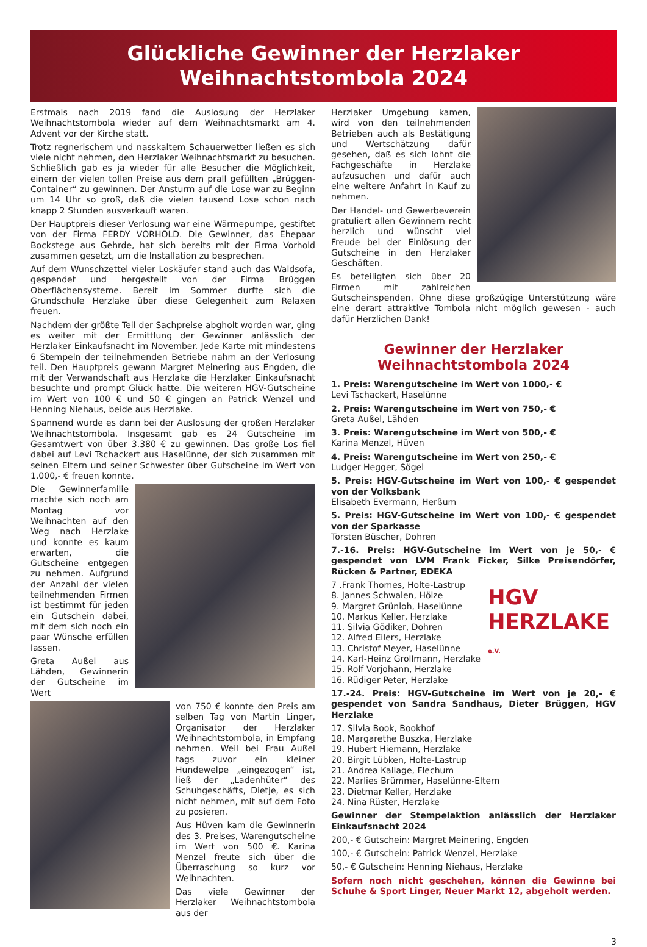Glückliche Gewinner der Herzlaker
Weihnachtstombola 2024
Erstmals nach 2019 fand die Auslosung der Herzlaker Weihnachtstombola wieder auf dem Weihnachtsmarkt am 4. Advent vor der Kirche statt.
Trotz regnerischem und nasskaltem Schauerwetter ließen es sich viele nicht nehmen, den Herzlaker Weihnachtsmarkt zu besuchen. Schließlich gab es ja wieder für alle Besucher die Möglichkeit, einern der vielen tollen Preise aus dem prall gefüllten „Brüggen-Container“ zu gewinnen. Der Ansturm auf die Lose war zu Beginn um 14 Uhr so groß, daß die vielen tausend Lose schon nach knapp 2 Stunden ausverkauft waren.
Der Hauptpreis dieser Verlosung war eine Wärmepumpe, gestiftet von der Firma FERDY VORHOLD. Die Gewinner, das Ehepaar Bockstege aus Gehrde, hat sich bereits mit der Firma Vorhold zusammen gesetzt, um die Installation zu besprechen.
Auf dem Wunschzettel vieler Loskäufer stand auch das Waldsofa, gespendet und hergestellt von der Firma Brüggen Oberflächensysteme. Bereit im Sommer durfte sich die Grundschule Herzlake über diese Gelegenheit zum Relaxen freuen.
Nachdem der größte Teil der Sachpreise abgholt worden war, ging es weiter mit der Ermittlung der Gewinner anlässlich der Herzlaker Einkaufsnacht im November. Jede Karte mit mindestens 6 Stempeln der teilnehmenden Betriebe nahm an der Verlosung teil. Den Hauptpreis gewann Margret Meinering aus Engden, die mit der Verwandschaft aus Herzlake die Herzlaker Einkaufsnacht besuchte und prompt Glück hatte. Die weiteren HGV-Gutscheine im Wert von 100 € und 50 € gingen an Patrick Wenzel und Henning Niehaus, beide aus Herzlake.
Spannend wurde es dann bei der Auslosung der großen Herzlaker Weihnachtstombola. Insgesamt gab es 24 Gutscheine im Gesamtwert von über 3.380 € zu gewinnen. Das große Los fiel dabei auf Levi Tschackert aus Haselünne, der sich zusammen mit seinen Eltern und seiner Schwester über Gutscheine im Wert von 1.000,- € freuen konnte.
Die Gewinnerfamilie machte sich noch am Montag vor Weihnachten auf den Weg nach Herzlake und konnte es kaum erwarten, die Gutscheine entgegen zu nehmen. Aufgrund der Anzahl der vielen teilnehmenden Firmen ist bestimmt für jeden ein Gutschein dabei, mit dem sich noch ein paar Wünsche erfüllen lassen.
Greta Außel aus Lähden, Gewinnerin der Gutscheine im Wert
von 750 € konnte den Preis am selben Tag von Martin Linger, Organisator der Herzlaker Weihnachtstombola, in Empfang nehmen. Weil bei Frau Außel tags zuvor ein kleiner Hundewelpe „eingezogen“ ist, ließ der „Ladenhüter“ des Schuhgeschäfts, Dietje, es sich nicht nehmen, mit auf dem Foto zu posieren.
Aus Hüven kam die Gewinnerin des 3. Preises, Warengutscheine im Wert von 500 €. Karina Menzel freute sich über die Überraschung so kurz vor Weihnachten.
Das viele Gewinner der Herzlaker Weihnachtstombola aus der
Herzlaker Umgebung kamen, wird von den teilnehmenden Betrieben auch als Bestätigung und Wertschätzung dafür gesehen, daß es sich lohnt die Fachgeschäfte in Herzlake aufzusuchen und dafür auch eine weitere Anfahrt in Kauf zu nehmen.
Der Handel- und Gewerbeverein gratuliert allen Gewinnern recht herzlich und wünscht viel Freude bei der Einlösung der Gutscheine in den Herzlaker Geschäften.
Es beteiligten sich über 20 Firmen mit zahlreichen Gutscheinspenden. Ohne diese großzügige Unterstützung wäre eine derart attraktive Tombola nicht möglich gewesen - auch dafür Herzlichen Dank!
Gewinner der Herzlaker
Weihnachtstombola 2024
1. Preis: Warengutscheine im Wert von 1000,- €
Levi Tschackert, Haselünne
2. Preis: Warengutscheine im Wert von 750,- €
Greta Außel, Lähden
3. Preis: Warengutscheine im Wert von 500,- €
Karina Menzel, Hüven
4. Preis: Warengutscheine im Wert von 250,- €
Ludger Hegger, Sögel
5. Preis: HGV-Gutscheine im Wert von 100,- € gespendet von der Volksbank
Elisabeth Evermann, Herßum
5. Preis: HGV-Gutscheine im Wert von 100,- € gespendet von der Sparkasse
Torsten Büscher, Dohren
7.-16. Preis: HGV-Gutscheine im Wert von je 50,- € gespendet von LVM Frank Ficker, Silke Preisendörfer, Rücken & Partner, EDEKA
HGV
HERZLAKE e.V.
7 .Frank Thomes, Holte-Lastrup
8. Jannes Schwalen, Hölze
9. Margret Grünloh, Haselünne
10. Markus Keller, Herzlake
11. Silvia Gödiker, Dohren
12. Alfred Eilers, Herzlake
13. Christof Meyer, Haselünne
14. Karl-Heinz Grollmann, Herzlake
15. Rolf Vorjohann, Herzlake
16. Rüdiger Peter, Herzlake
17.-24. Preis: HGV-Gutscheine im Wert von je 20,- € gespendet von Sandra Sandhaus, Dieter Brüggen, HGV Herzlake
17. Silvia Book, Bookhof
18. Margarethe Buszka, Herzlake
19. Hubert Hiemann, Herzlake
20. Birgit Lübken, Holte-Lastrup
21. Andrea Kallage, Flechum
22. Marlies Brümmer, Haselünne-Eltern
23. Dietmar Keller, Herzlake
24. Nina Rüster, Herzlake
Gewinner der Stempelaktion anlässlich der Herzlaker Einkaufsnacht 2024
200,- € Gutschein: Margret Meinering, Engden
100,- € Gutschein: Patrick Wenzel, Herzlake
50,- € Gutschein: Henning Niehaus, Herzlake
Sofern noch nicht geschehen, können die Gewinne bei Schuhe & Sport Linger, Neuer Markt 12, abgeholt werden.
3